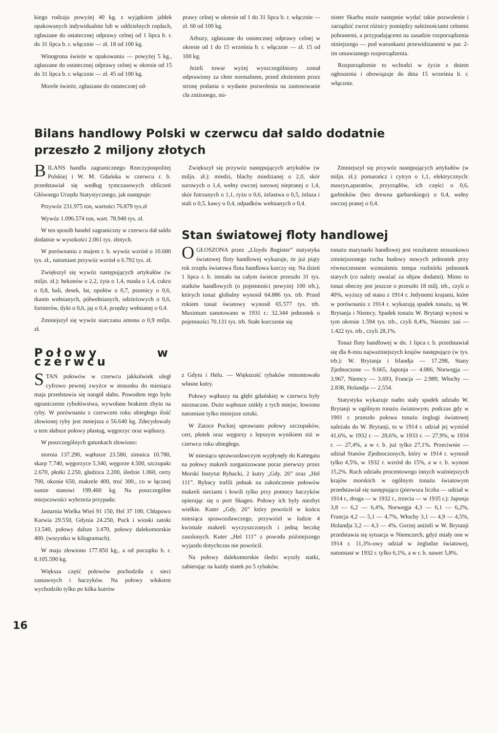kiego rodzaju powyżej 40 kg. z wyjątkiem jabłek opakowanych indywidualnie lub w oddzielnych rzędach, zgłaszane do ostatecznej odprawy celnej od 1 lipca b. r. do 31 lipca b. r. włącznie — zł. 18 od 100 kg.
Winogrona świeże w opakowaniu — powyżej 5 kg., zgłaszane do ostatecznej odprawy celnej w okresie od 15 do 31 lipca b. r. włącznie — zł. 45 od 100 kg.
Morele świeże, zgłaszane do ostatecznej od-
prawy celnej w okresie od 1 do 31 lipca b. r. włącznie — zł. 60 od 100 kg.
Arbuzy, zgłaszane do ostatecznej odprawy celnej w okresie od 1 do 15 września b. r. włącznie — zł. 15 od 100 kg.
Jeżeli towar wyżej wyszczególniony został odprawiony za cłem normalnem, przed złożeniem przez stronę podania o wydanie pozwolenia na zastosowanie cła zniżonego, mi-
nister Skarbu może następnie wydać takie pozwolenie i zarządzić zwrot różnicy pomiędzy należnościami celnemi pobranemi, a przypadającemi na zasadzie rozporządzenia niniejszego — pod warunkami przewidzianemi w par. 2-im omawianego rozporządzenia.
Rozporządzenie to wchodzi w życie z dniem ogłoszenia i obowiązuje do dnia 15 września b. r. włącznie.
Bilans handlowy Polski w czerwcu dał saldo dodatnie
przeszło 2 miljony złotych
BILANS handlu zagranicznego Rzeczypospolitej Polskiej i W. M. Gdańska w czerwcu r. b. przedstawiał się według tymczasowych obliczeń Głównego Urzędu Statystycznego, jak następuje:
Przywóz 231.975 ton, wartości 76.879 tys.zł
Wywóz 1.096.574 ton, wart. 78.940 tys. zł.
W ten sposób handel zagraniczny w czerwcu dał saldo dodatnie w wysokości 2.061 tys. złotych.
W porównaniu z majem r. b. wywóz wzrósł o 10.680 tys. zł., natomiast przywóz wzrósł o 6.792 tys. zł.
Zwiększył się wywóz następujących artykułów (w miljn. zł.): bekonów o 2,2, żyta o 1,4, masła o 1,4, cukru o 0,8, bali, desek, łat, opołów o 0,7, pszenicy o 0,6, tkanin wełnianych, półwełnianych, odzieżowych o 0,6, fornierów, dykt o 0,6, jaj o 0,4, przędzy wełnianej o 0,4.
Zmniejszył się wywóz siarczanu amonu o 0,9 miljn. zł.
Połowy w czerwcu
STAN połowów w czerwcu jakkolwiek uległ cyfrowo pewnej zwyżce w stosunku do miesiąca maja przedstawia się naogół słabo. Powodem tego było ograniczenie rybołówstwa, wywołane brakiem zbytu na ryby. W porównaniu z czerwcem roku ubiegłego ilość złowionej ryby jest mniejsza o 56.640 kg. Zdecydowały o tem słabsze połowy płastug, węgorzyc oraz wątłuszy.
W poszczególnych gatunkach złowiono:
stornia 137.290, wątłusze 23.580, zimnica 10.780, skarp 7.740, węgorzyce 5.340, węgorze 4.500, szczupaki 2.670, płotki 2.250, gładzica 2.200, śledzie 1.060, certy 700, okonie 650, makrele 400, troć 300., co w łącznej sumie stanowi 199.460 kg. Na poszczególne miejscowości wybrzeża przypada:
Jastarnia Wielka Wieś 91 150, Hel 37 100, Chłapowo Karwia 29.550, Gdynia 24.250, Puck i wioski zatoki 13.540, połowy dalsze 3.470, połowy dalekomorskie 400. (wszystko w kilogramach).
W maju złowiono 177.850 kg., a od początku b. r. 8.105.590 kg.
Większa część połowów pochodziła z sieci zastawnych i haczyków. Na połowy włokiem wychodziło tylko po kilka kutrów
Zwiększył się przywóz następujących artykułów (w miljn. zł.): miedzi, blachy miedzianej o 2,0, skór surowych o 1,4, wełny owczej surowej niepranej o 1,4, skór futrzanych o 1,1, ryżu o 0,6, żelastwa o 0,5, żelaza i stali o 0,5, kawy o 0,4, odpadków wełnianych o 0,4.
Zmniejszył się przywóz następujących artykułów (w miljn. zł.): pomarańcz i cytryn o 1,1, elektrycznych: maszyn,aparatów, przyrządów, ich części o 0,6, garbników (bez drewna garbarskiego) o 0,4, wełny owczej pranej o 0,4.
Stan światowej floty handlowej
OGŁOSZONA przez „Lloyds Register” statystyka światowej floty handlowej wykazuje, że już piąty rok zrzędu światowa flota handlowa kurczy się. Na dzień 1 lipca r. b. istniało na całym świecie przeszło 31 tys. statków handlowych (o pojemności powyżej 100 trb.), których tonaż globalny wynosił 64.886 tys. trb. Przed rokiem tonaż światowy wynosił 65.577 tys. trb. Maximum zanotowano w 1931 r.: 32.344 jednostek o pojemności 70.131 tys. trb. Stałe kurczenie się
z Gdyni i Helu. — Większość rybaków remontowało własne kutry.
Połowy wątłuszy na głębi gdańskiej w czerwcu były nieznaczne. Duże wątłusze znikły z tych miejsc, łowiono natomiast tylko mniejsze sztuki.
W Zatoce Puckiej uprawiano połowy szczupaków, cert, płotek oraz węgorzy z lepszym wynikiem niż w czerwcu roku ubiegłego.
W miesiącu sprawozdawczym wypłynęły do Kattegatu na połowy makreli zorganizowane poraz pierwszy przez Morski Instytut Rybacki, 2 kutry „Gdy. 26” oraz „Hel 111”. Rybacy trafili jednak na zakończenie połowów makreli sieciami i łowili tylko przy pomocy haczyków opierając się o port Skagen. Połowy ich były niezbyt wielkie. Kuter „Gdy. 26” który powrócił w końcu miesiąca sprawozdawczego, przywiózł w lodzie 4 kwintale makreli wyczyszczonych i jedną beczkę zasolonych. Kuter „Hel 111” z powodu późniejszego wyjazdu dotychczas nie powrócił.
Na połowy dalekomorskie śledzi wyszły statki, zabierając na każdy statek po 5 rybaków.
tonażu marynarki handlowej jest rezultatem stosunkowo zmniejszonego ruchu budowy nowych jednostek przy równoczesnem wzmożeniu tempa rozbiórki jednostek starych (co należy uważać za objaw dodatni). Mimo to tonaż obecny jest jeszcze o przeszło 18 milj. trb., czyli o 40%, wyższy od stanu z 1914 r. Jedynemi krajami, które w porównaniu z 1914 r. wykazują spadek tonażu, są W. Brytanja i Niemcy. Spadek tonażu W. Brytanji wynosi w tym okresie 1.594 tys. trb., czyli 8,4%, Niemiec zaś — 1.422 tys. trb., czyli 28,1%.
Tonaż floty handlowej w dn. 1 lipca r. b. przedstawiał się dla 8-miu najważniejszych krajów następująco (w tys. trb.): W. Brytanja i Irlandja — 17.298, Stany Zjednoczone — 9.665, Japonja — 4.086, Norwegja — 3.967, Niemcy — 3.693, Francja — 2.989, Włochy — 2.838, Holandja — 2.554.
Statystyka wykazuje nadto stały spadek udziału W. Brytanji w ogólnym tonażu światowym; podczas gdy w 1901 r. przeszło połowa tonażu żeglugi światowej należała do W. Brytanji, to w 1914 r. udział jej wyniósł 41,6%, w 1932 r. — 28,6%, w 1933 r. — 27,9%, w 1934 r. — 27,4%, a w r. b. już tylko 27,1%. Przeciwnie — udział Stanów Zjednoczonych, który w 1914 r. wynosił tylko 4,5%, w 1932 r. wzrósł do 15%, a w r. b. wynosi 15,2%. Ruch udziału procentowego innych ważniejszych krajów morskich w ogólnym tonażu światowym przedstawiał się następująco (pierwsza liczba — udział w 1914 r., druga — w 1932 r., trzecia — w 1935 r.): Japonja 3,8 — 6,2 — 6,4%, Norwegja 4,3 — 6,1 — 6,2%, Francja 4,2 — 5,1 — 4,7%, Włochy 3,1 — 4,9 — 4,5%, Holandja 3,2 — 4,3 — 4%. Gorzej aniżeli w W. Brytanji przedstawia się sytuacja w Niemczech, gdyż miały one w 1914 r. 11,3%-owy udział w żegludze światowej, natomiast w 1932 r. tylko 6,1%, a w r. b. nawet 5,8%.
16